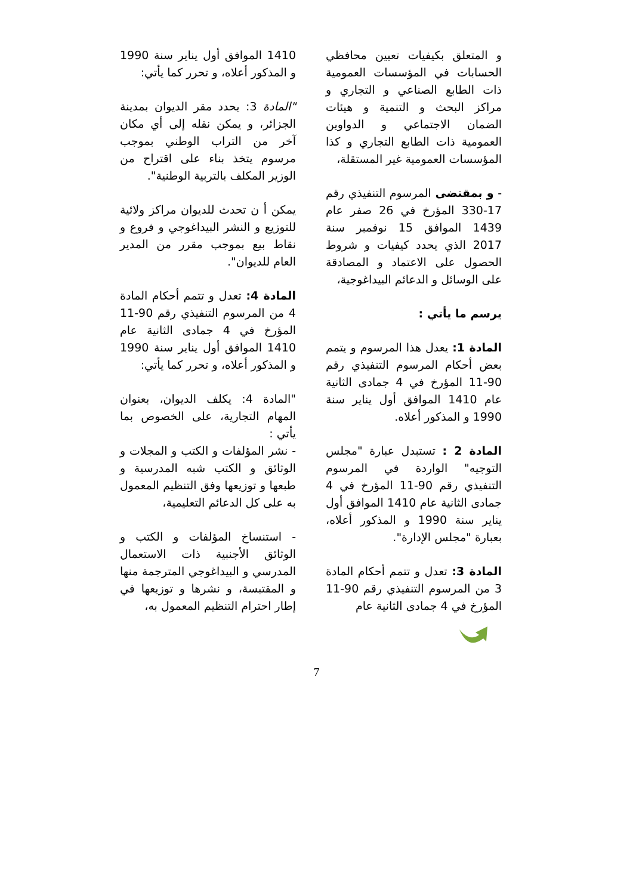و المتعلق بكيفيات تعيين محافظي الحسابات في المؤسسات العمومية ذات الطابع الصناعي و التجاري و مراكز البحث و التنمية و هيئات الضمان الاجتماعي و الدواوين العمومية ذات الطابع التجاري و كذا المؤسسات العمومية غير المستقلة،
- و بمقتضى المرسوم التنفيذي رقم 17-330 المؤرخ في 26 صفر عام 1439 الموافق 15 نوفمبر سنة 2017 الذي يحدد كيفيات و شروط الحصول على الاعتماد و المصادقة على الوسائل و الدعائم البيداغوجية،
يرسم ما يأتي :
المادة 1: يعدل هذا المرسوم و يتمم بعض أحكام المرسوم التنفيذي رقم 90-11 المؤرخ في 4 جمادى الثانية عام 1410 الموافق أول يناير سنة 1990 و المذكور أعلاه.
المادة 2 : تستبدل عبارة "مجلس التوجيه" الواردة في المرسوم التنفيذي رقم 90-11 المؤرخ في 4 جمادى الثانية عام 1410 الموافق أول يناير سنة 1990 و المذكور أعلاه، بعبارة "مجلس الإدارة".
المادة 3: تعدل و تتمم أحكام المادة 3 من المرسوم التنفيذي رقم 90-11 المؤرخ في 4 جمادى الثانية عام
1410 الموافق أول يناير سنة 1990 و المذكور أعلاه، و تحرر كما يأتي:
"المادة 3: يحدد مقر الديوان بمدينة الجزائر، و يمكن نقله إلى أي مكان آخر من التراب الوطني بموجب مرسوم يتخذ بناء على اقتراح من الوزير المكلف بالتربية الوطنية".
يمكن أ ن تحدث للديوان مراكز ولائية للتوزيع و النشر البيداغوجي و فروع و نقاط بيع بموجب مقرر من المدير العام للديوان".
المادة 4: تعدل و تتمم أحكام المادة 4 من المرسوم التنفيذي رقم 90-11 المؤرخ في 4 جمادى الثانية عام 1410 الموافق أول يناير سنة 1990 و المذكور أعلاه، و تحرر كما يأتي:
"المادة 4: يكلف الديوان، بعنوان المهام التجارية، على الخصوص بما يأتي :
- نشر المؤلفات و الكتب و المجلات و الوثائق و الكتب شبه المدرسية و طبعها و توزيعها وفق التنظيم المعمول به على كل الدعائم التعليمية،
- استنساخ المؤلفات و الكتب و الوثائق الأجنبية ذات الاستعمال المدرسي و البيداغوجي المترجمة منها و المقتبسة، و نشرها و توزيعها في إطار احترام التنظيم المعمول به،
7